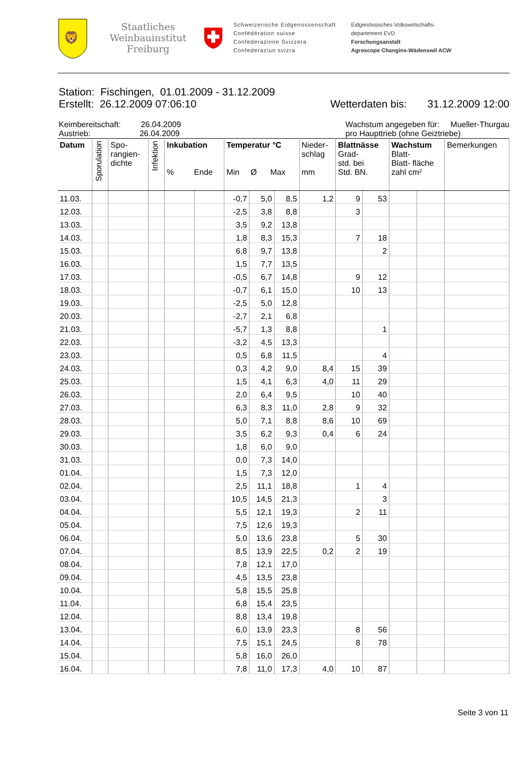🦁
Staatliches
Weinbauinstitut
Freiburg
Schweizerische Eidgenossenschaft
Confédération suisse
Confederazione Svizzera
Confederaziun svizra
Eidgenössisches Volkswirtschafts-
departement EVD
Forschungsanstalt
Agroscope Changins-Wädenswil ACW
Station: Fischingen, 01.01.2009 - 31.12.2009
Erstellt: 26.12.2009 07:06:10 Wetterdaten bis: 31.12.2009 12:00
Keimbereitschaft: 26.04.2009
Austrieb: 26.04.2009 Wachstum angegeben für: Mueller-Thurgau
pro Haupttrieb (ohne Geiztriebe)
| Datum | Sporulation | Spo- rangien- dichte | Infektion | Inkubation % Ende | | Temperatur °C Min Ø Max | | | Nieder- schlag mm | Blattnässe Grad- std. bei Std. BN. | | Wachstum Blatt- Blatt- fläche zahl cm² | | Bemerkungen |
| --- | --- | --- | --- | --- | --- | --- | --- | --- | --- | --- | --- | --- | --- | --- |
| 11.03. | | | | | | -0,7 | 5,0 | 8,5 | 1,2 | 9 | 53 | | | |
| 12.03. | | | | | | -2,5 | 3,8 | 8,8 | | 3 | | | | |
| 13.03. | | | | | | 3,5 | 9,2 | 13,8 | | | | | | |
| 14.03. | | | | | | 1,8 | 8,3 | 15,3 | | 7 | 18 | | | |
| 15.03. | | | | | | 6,8 | 9,7 | 13,8 | | | 2 | | | |
| 16.03. | | | | | | 1,5 | 7,7 | 13,5 | | | | | | |
| 17.03. | | | | | | -0,5 | 6,7 | 14,8 | | 9 | 12 | | | |
| 18.03. | | | | | | -0,7 | 6,1 | 15,0 | | 10 | 13 | | | |
| 19.03. | | | | | | -2,5 | 5,0 | 12,8 | | | | | | |
| 20.03. | | | | | | -2,7 | 2,1 | 6,8 | | | | | | |
| 21.03. | | | | | | -5,7 | 1,3 | 8,8 | | | 1 | | | |
| 22.03. | | | | | | -3,2 | 4,5 | 13,3 | | | | | | |
| 23.03. | | | | | | 0,5 | 6,8 | 11,5 | | | 4 | | | |
| 24.03. | | | | | | 0,3 | 4,2 | 9,0 | 8,4 | 15 | 39 | | | |
| 25.03. | | | | | | 1,5 | 4,1 | 6,3 | 4,0 | 11 | 29 | | | |
| 26.03. | | | | | | 2,0 | 6,4 | 9,5 | | 10 | 40 | | | |
| 27.03. | | | | | | 6,3 | 8,3 | 11,0 | 2,8 | 9 | 32 | | | |
| 28.03. | | | | | | 5,0 | 7,1 | 8,8 | 8,6 | 10 | 69 | | | |
| 29.03. | | | | | | 3,5 | 6,2 | 9,3 | 0,4 | 6 | 24 | | | |
| 30.03. | | | | | | 1,8 | 6,0 | 9,0 | | | | | | |
| 31.03. | | | | | | 0,0 | 7,3 | 14,0 | | | | | | |
| 01.04. | | | | | | 1,5 | 7,3 | 12,0 | | | | | | |
| 02.04. | | | | | | 2,5 | 11,1 | 18,8 | | 1 | 4 | | | |
| 03.04. | | | | | | 10,5 | 14,5 | 21,3 | | | 3 | | | |
| 04.04. | | | | | | 5,5 | 12,1 | 19,3 | | 2 | 11 | | | |
| 05.04. | | | | | | 7,5 | 12,6 | 19,3 | | | | | | |
| 06.04. | | | | | | 5,0 | 13,6 | 23,8 | | 5 | 30 | | | |
| 07.04. | | | | | | 8,5 | 13,9 | 22,5 | 0,2 | 2 | 19 | | | |
| 08.04. | | | | | | 7,8 | 12,1 | 17,0 | | | | | | |
| 09.04. | | | | | | 4,5 | 13,5 | 23,8 | | | | | | |
| 10.04. | | | | | | 5,8 | 15,5 | 25,8 | | | | | | |
| 11.04. | | | | | | 6,8 | 15,4 | 23,5 | | | | | | |
| 12.04. | | | | | | 8,8 | 13,4 | 19,8 | | | | | | |
| 13.04. | | | | | | 6,0 | 13,9 | 23,3 | | 8 | 56 | | | |
| 14.04. | | | | | | 7,5 | 15,1 | 24,5 | | 8 | 78 | | | |
| 15.04. | | | | | | 5,8 | 16,0 | 26,0 | | | | | | |
| 16.04. | | | | | | 7,8 | 11,0 | 17,3 | 4,0 | 10 | 87 | | | |
Seite 3 von 11